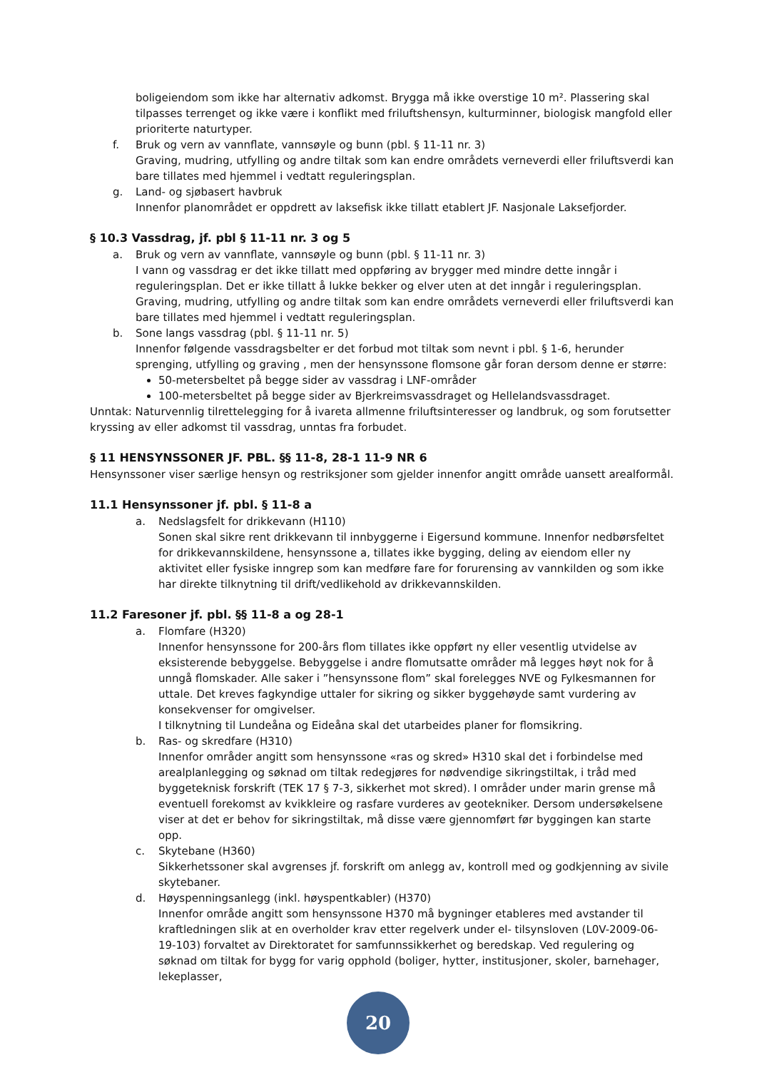boligeiendom som ikke har alternativ adkomst. Brygga må ikke overstige 10 m². Plassering skal tilpasses terrenget og ikke være i konflikt med friluftshensyn, kulturminner, biologisk mangfold eller prioriterte naturtyper.
f. Bruk og vern av vannflate, vannsøyle og bunn (pbl. § 11-11 nr. 3)
Graving, mudring, utfylling og andre tiltak som kan endre områdets verneverdi eller friluftsverdi kan bare tillates med hjemmel i vedtatt reguleringsplan.
g. Land- og sjøbasert havbruk
Innenfor planområdet er oppdrett av laksefisk ikke tillatt etablert JF. Nasjonale Laksefjorder.
§ 10.3 Vassdrag, jf. pbl § 11-11 nr. 3 og 5
a. Bruk og vern av vannflate, vannsøyle og bunn (pbl. § 11-11 nr. 3)
I vann og vassdrag er det ikke tillatt med oppføring av brygger med mindre dette inngår i reguleringsplan. Det er ikke tillatt å lukke bekker og elver uten at det inngår i reguleringsplan. Graving, mudring, utfylling og andre tiltak som kan endre områdets verneverdi eller friluftsverdi kan bare tillates med hjemmel i vedtatt reguleringsplan.
b. Sone langs vassdrag (pbl. § 11-11 nr. 5)
Innenfor følgende vassdragsbelter er det forbud mot tiltak som nevnt i pbl. § 1-6, herunder sprenging, utfylling og graving , men der hensynssone flomsone går foran dersom denne er større:
50-metersbeltet på begge sider av vassdrag i LNF-områder
100-metersbeltet på begge sider av Bjerkreimsvassdraget og Hellelandsvassdraget.
Unntak: Naturvennlig tilrettelegging for å ivareta allmenne friluftsinteresser og landbruk, og som forutsetter kryssing av eller adkomst til vassdrag, unntas fra forbudet.
§ 11 HENSYNSSONER JF. PBL. §§ 11-8, 28-1 11-9 NR 6
Hensynssoner viser særlige hensyn og restriksjoner som gjelder innenfor angitt område uansett arealformål.
11.1 Hensynssoner jf. pbl. § 11-8 a
a. Nedslagsfelt for drikkevann (H110)
Sonen skal sikre rent drikkevann til innbyggerne i Eigersund kommune. Innenfor nedbørsfeltet for drikkevannskildene, hensynssone a, tillates ikke bygging, deling av eiendom eller ny aktivitet eller fysiske inngrep som kan medføre fare for forurensing av vannkilden og som ikke har direkte tilknytning til drift/vedlikehold av drikkevannskilden.
11.2 Faresoner jf. pbl. §§ 11-8 a og 28-1
a. Flomfare (H320)
Innenfor hensynssone for 200-års flom tillates ikke oppført ny eller vesentlig utvidelse av eksisterende bebyggelse. Bebyggelse i andre flomutsatte områder må legges høyt nok for å unngå flomskader. Alle saker i ”hensynssone flom” skal forelegges NVE og Fylkesmannen for uttale. Det kreves fagkyndige uttaler for sikring og sikker byggehøyde samt vurdering av konsekvenser for omgivelser.
I tilknytning til Lundeåna og Eideåna skal det utarbeides planer for flomsikring.
b. Ras- og skredfare (H310)
Innenfor områder angitt som hensynssone «ras og skred» H310 skal det i forbindelse med arealplanlegging og søknad om tiltak redegjøres for nødvendige sikringstiltak, i tråd med byggeteknisk forskrift (TEK 17 § 7-3, sikkerhet mot skred). I områder under marin grense må eventuell forekomst av kvikkleire og rasfare vurderes av geotekniker. Dersom undersøkelsene viser at det er behov for sikringstiltak, må disse være gjennomført før byggingen kan starte opp.
c. Skytebane (H360)
Sikkerhetssoner skal avgrenses jf. forskrift om anlegg av, kontroll med og godkjenning av sivile skytebaner.
d. Høyspenningsanlegg (inkl. høyspentkabler) (H370)
Innenfor område angitt som hensynssone H370 må bygninger etableres med avstander til kraftledningen slik at en overholder krav etter regelverk under el- tilsynsloven (L0V-2009-06-19-103) forvaltet av Direktoratet for samfunnssikkerhet og beredskap. Ved regulering og søknad om tiltak for bygg for varig opphold (boliger, hytter, institusjoner, skoler, barnehager, lekeplasser,
20